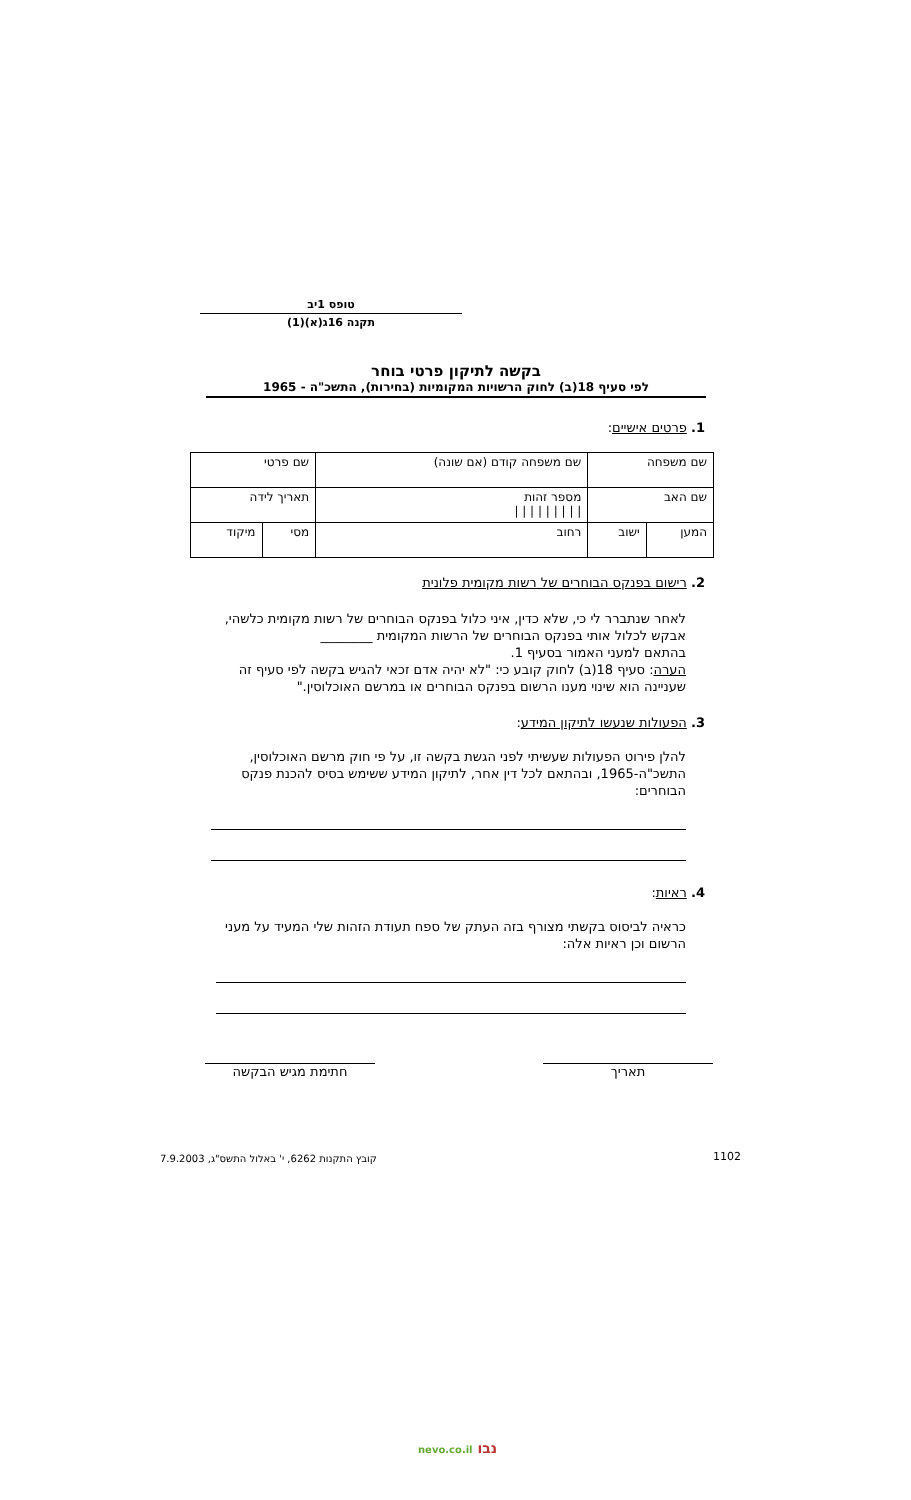טופס 1יב
תקנה 16ג(א)(1)
בקשה לתיקון פרטי בוחר
לפי סעיף 18(ב) לחוק הרשויות המקומיות (בחירות), התשכ"ה - 1965
1. פרטים אישיים:
| שם משפחה | | שם משפחה קודם (אם שונה) | שם פרטי | | |
| שם האב | | מספר זהות / / / / / / / / / | תאריך לידה | | |
| המען | ישוב | רחוב | | מסי | מיקוד |
2. רישום בפנקס הבוחרים של רשות מקומית פלונית
לאחר שנתברר לי כי, שלא כדין, איני כלול בפנקס הבוחרים של רשות מקומית כלשהי, אבקש לכלול אותי בפנקס הבוחרים של הרשות המקומית ________
בהתאם למעני האמור בסעיף 1.
הערה: סעיף 18(ב) לחוק קובע כי: "לא יהיה אדם זכאי להגיש בקשה לפי סעיף זה שעניינה הוא שינוי מענו הרשום בפנקס הבוחרים או במרשם האוכלוסין."
3. הפעולות שנעשו לתיקון המידע:
להלן פירוט הפעולות שעשיתי לפני הגשת בקשה זו, על פי חוק מרשם האוכלוסין, התשכ"ה-1965, ובהתאם לכל דין אחר, לתיקון המידע ששימש בסיס להכנת פנקס הבוחרים:
4. ראיות:
כראיה לביסוס בקשתי מצורף בזה העתק של ספח תעודת הזהות שלי המעיד על מעני הרשום וכן ראיות אלה:
תאריך חתימת מגיש הבקשה
1102
קובץ התקנות 6262, י' באלול התשס"ג, 7.9.2003
נבו nevo.co.il